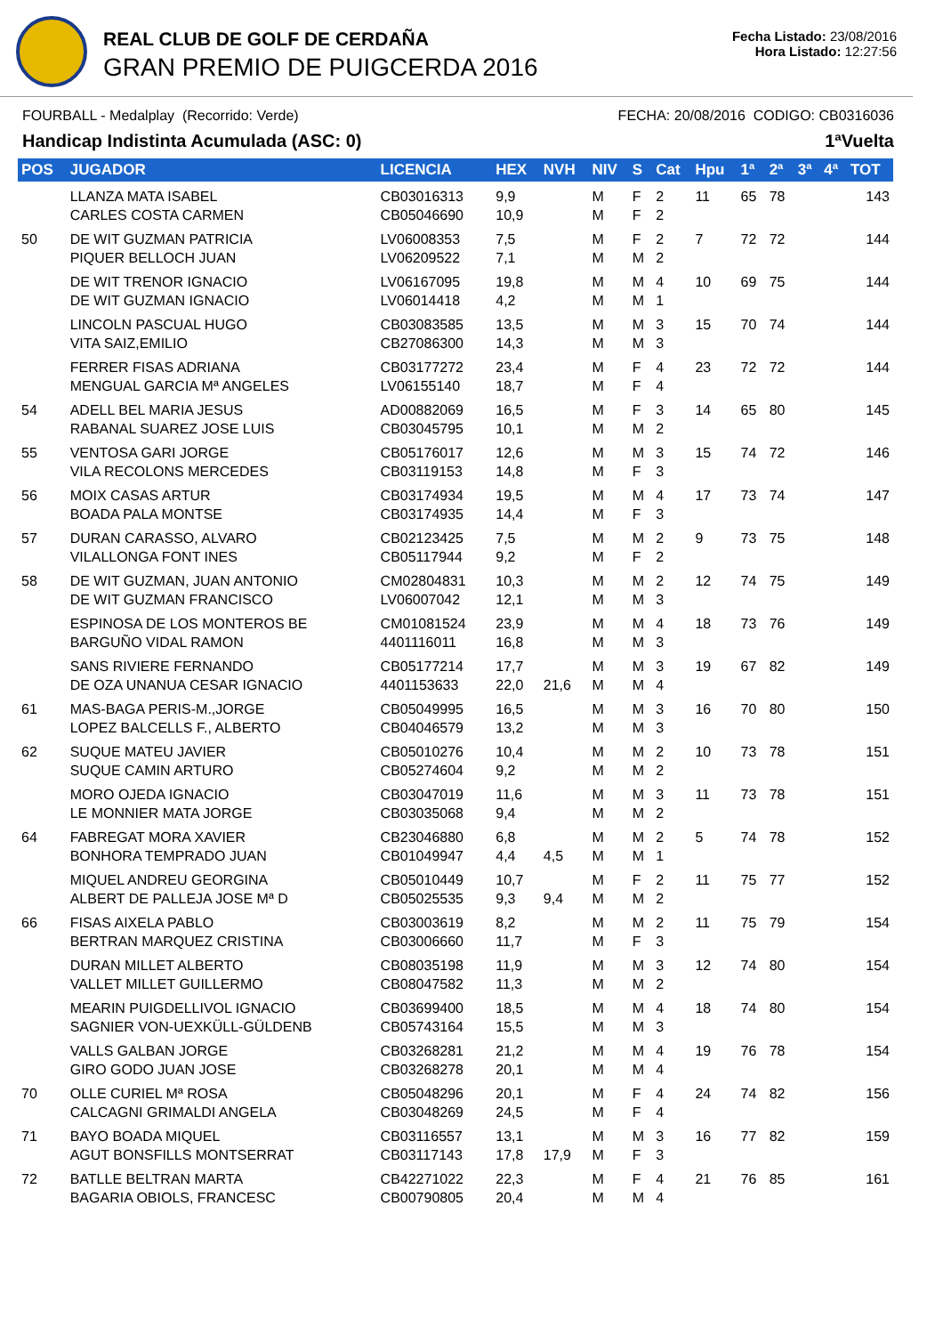REAL CLUB DE GOLF DE CERDAÑA
GRAN PREMIO DE PUIGCERDA 2016
Fecha Listado: 23/08/2016
Hora Listado: 12:27:56
FOURBALL - Medalplay (Recorrido: Verde) FECHA: 20/08/2016 CODIGO: CB0316036
Handicap Indistinta Acumulada (ASC: 0) 1ªVuelta
| POS | JUGADOR | LICENCIA | HEX | NVH | NIV | S | Cat | Hpu | 1ª | 2ª | 3ª | 4ª | TOT |
| --- | --- | --- | --- | --- | --- | --- | --- | --- | --- | --- | --- | --- | --- |
| | LLANZA MATA ISABEL CARLES COSTA CARMEN | CB03016313 CB05046690 | 9,9 10,9 | | M M | F F | 2 2 | 11 | 65 | 78 | | | 143 |
| 50 | DE WIT GUZMAN PATRICIA PIQUER BELLOCH JUAN | LV06008353 LV06209522 | 7,5 7,1 | | M M | F M | 2 2 | 7 | 72 | 72 | | | 144 |
| | DE WIT TRENOR IGNACIO DE WIT GUZMAN IGNACIO | LV06167095 LV06014418 | 19,8 4,2 | | M M | M M | 4 1 | 10 | 69 | 75 | | | 144 |
| | LINCOLN PASCUAL HUGO VITA SAIZ,EMILIO | CB03083585 CB27086300 | 13,5 14,3 | | M M | M M | 3 3 | 15 | 70 | 74 | | | 144 |
| | FERRER FISAS ADRIANA MENGUAL GARCIA Mª ANGELES | CB03177272 LV06155140 | 23,4 18,7 | | M M | F F | 4 4 | 23 | 72 | 72 | | | 144 |
| 54 | ADELL BEL MARIA JESUS RABANAL SUAREZ JOSE LUIS | AD00882069 CB03045795 | 16,5 10,1 | | M M | F M | 3 2 | 14 | 65 | 80 | | | 145 |
| 55 | VENTOSA GARI JORGE VILA RECOLONS MERCEDES | CB05176017 CB03119153 | 12,6 14,8 | | M M | M F | 3 3 | 15 | 74 | 72 | | | 146 |
| 56 | MOIX CASAS ARTUR BOADA PALA MONTSE | CB03174934 CB03174935 | 19,5 14,4 | | M M | M F | 4 3 | 17 | 73 | 74 | | | 147 |
| 57 | DURAN CARASSO, ALVARO VILALLONGA FONT INES | CB02123425 CB05117944 | 7,5 9,2 | | M M | M F | 2 2 | 9 | 73 | 75 | | | 148 |
| 58 | DE WIT GUZMAN, JUAN ANTONIO DE WIT GUZMAN FRANCISCO | CM02804831 LV06007042 | 10,3 12,1 | | M M | M M | 2 3 | 12 | 74 | 75 | | | 149 |
| | ESPINOSA DE LOS MONTEROS BE BARGUÑO VIDAL RAMON | CM01081524 4401116011 | 23,9 16,8 | | M M | M M | 4 3 | 18 | 73 | 76 | | | 149 |
| | SANS RIVIERE FERNANDO DE OZA UNANUA CESAR IGNACIO | CB05177214 4401153633 | 17,7 22,0 | 21,6 | M M | M M | 3 4 | 19 | 67 | 82 | | | 149 |
| 61 | MAS-BAGA PERIS-M.,JORGE LOPEZ BALCELLS F., ALBERTO | CB05049995 CB04046579 | 16,5 13,2 | | M M | M M | 3 3 | 16 | 70 | 80 | | | 150 |
| 62 | SUQUE MATEU JAVIER SUQUE CAMIN ARTURO | CB05010276 CB05274604 | 10,4 9,2 | | M M | M M | 2 2 | 10 | 73 | 78 | | | 151 |
| | MORO OJEDA IGNACIO LE MONNIER MATA JORGE | CB03047019 CB03035068 | 11,6 9,4 | | M M | M M | 3 2 | 11 | 73 | 78 | | | 151 |
| 64 | FABREGAT MORA XAVIER BONHORA TEMPRADO JUAN | CB23046880 CB01049947 | 6,8 4,4 | 4,5 | M M | M M | 2 1 | 5 | 74 | 78 | | | 152 |
| | MIQUEL ANDREU GEORGINA ALBERT DE PALLEJA JOSE Mª D | CB05010449 CB05025535 | 10,7 9,3 | 9,4 | M M | F M | 2 2 | 11 | 75 | 77 | | | 152 |
| 66 | FISAS AIXELA PABLO BERTRAN MARQUEZ CRISTINA | CB03003619 CB03006660 | 8,2 11,7 | | M M | M F | 2 3 | 11 | 75 | 79 | | | 154 |
| | DURAN MILLET ALBERTO VALLET MILLET GUILLERMO | CB08035198 CB08047582 | 11,9 11,3 | | M M | M M | 3 2 | 12 | 74 | 80 | | | 154 |
| | MEARIN PUIGDELLIVOL IGNACIO SAGNIER VON-UEXKÜLL-GÜLDENB | CB03699400 CB05743164 | 18,5 15,5 | | M M | M M | 4 3 | 18 | 74 | 80 | | | 154 |
| | VALLS GALBAN JORGE GIRO GODO JUAN JOSE | CB03268281 CB03268278 | 21,2 20,1 | | M M | M M | 4 4 | 19 | 76 | 78 | | | 154 |
| 70 | OLLE CURIEL Mª ROSA CALCAGNI GRIMALDI ANGELA | CB05048296 CB03048269 | 20,1 24,5 | | M M | F F | 4 4 | 24 | 74 | 82 | | | 156 |
| 71 | BAYO BOADA MIQUEL AGUT BONSFILLS MONTSERRAT | CB03116557 CB03117143 | 13,1 17,8 | 17,9 | M M | M F | 3 3 | 16 | 77 | 82 | | | 159 |
| 72 | BATLLE BELTRAN MARTA BAGARIA OBIOLS, FRANCESC | CB42271022 CB00790805 | 22,3 20,4 | | M M | F M | 4 4 | 21 | 76 | 85 | | | 161 |